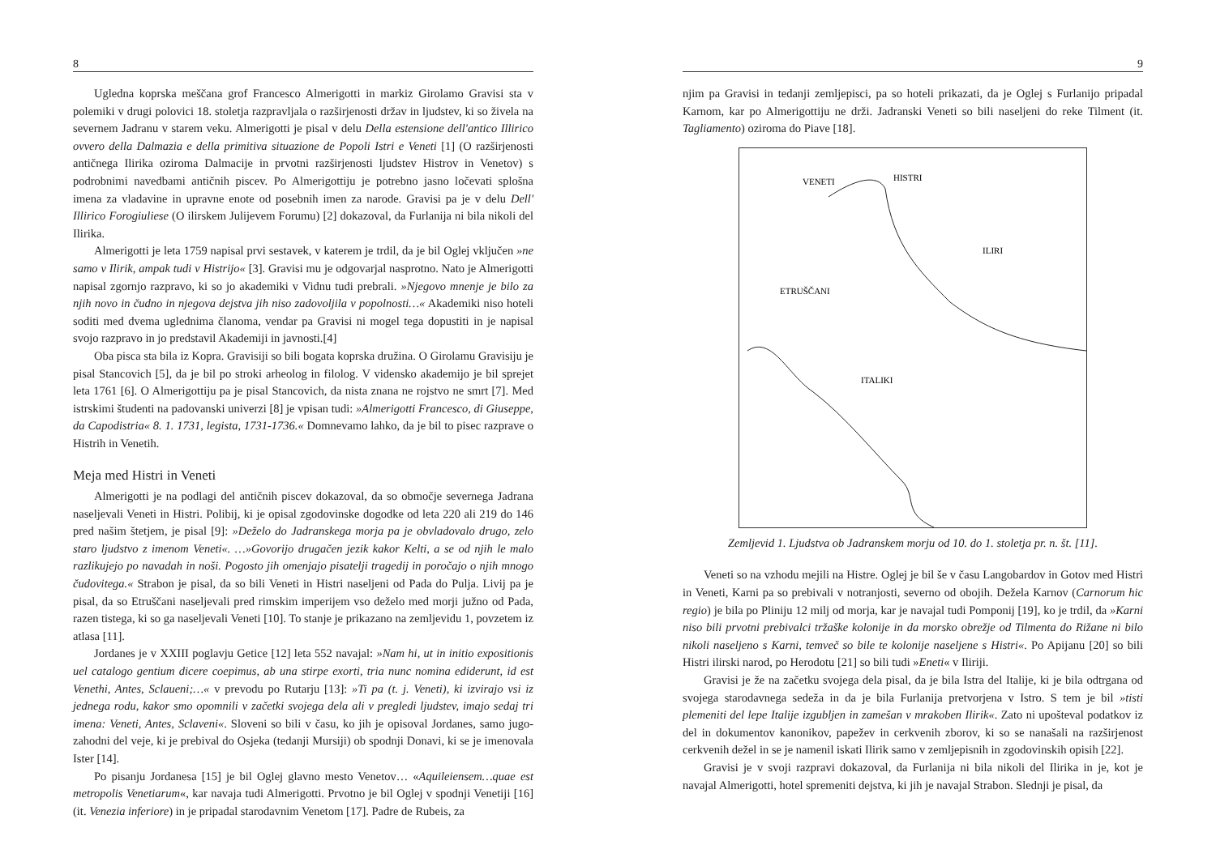8
Ugledna koprska meščana grof Francesco Almerigotti in markiz Girolamo Gravisi sta v polemiki v drugi polovici 18. stoletja razpravljala o razširjenosti držav in ljudstev, ki so živela na severnem Jadranu v starem veku. Almerigotti je pisal v delu Della estensione dell'antico Illirico ovvero della Dalmazia e della primitiva situazione de Popoli Istri e Veneti [1] (O razširjenosti antičnega Ilirika oziroma Dalmacije in prvotni razširjenosti ljudstev Histrov in Venetov) s podrobnimi navedbami antičnih piscev. Po Almerigottiju je potrebno jasno ločevati splošna imena za vladavine in upravne enote od posebnih imen za narode. Gravisi pa je v delu Dell' Illirico Forogiuliese (O ilirskem Julijevem Forumu) [2] dokazoval, da Furlanija ni bila nikoli del Ilirika.
Almerigotti je leta 1759 napisal prvi sestavek, v katerem je trdil, da je bil Oglej vključen »ne samo v Ilirik, ampak tudi v Histrijo« [3]. Gravisi mu je odgovarjal nasprotno. Nato je Almerigotti napisal zgornjo razpravo, ki so jo akademiki v Vidnu tudi prebrali. »Njegovo mnenje je bilo za njih novo in čudno in njegova dejstva jih niso zadovoljila v popolnosti…« Akademiki niso hoteli soditi med dvema uglednima članoma, vendar pa Gravisi ni mogel tega dopustiti in je napisal svojo razpravo in jo predstavil Akademiji in javnosti.[4]
Oba pisca sta bila iz Kopra. Gravisiji so bili bogata koprska družina. O Girolamu Gravisiju je pisal Stancovich [5], da je bil po stroki arheolog in filolog. V vidensko akademijo je bil sprejet leta 1761 [6]. O Almerigottiju pa je pisal Stancovich, da nista znana ne rojstvo ne smrt [7]. Med istrskimi študenti na padovanski univerzi [8] je vpisan tudi: »Almerigotti Francesco, di Giuseppe, da Capodistria« 8. 1. 1731, legista, 1731-1736.« Domnevamo lahko, da je bil to pisec razprave o Histrih in Venetih.
Meja med Histri in Veneti
Almerigotti je na podlagi del antičnih piscev dokazoval, da so območje severnega Jadrana naseljevali Veneti in Histri. Polibij, ki je opisal zgodovinske dogodke od leta 220 ali 219 do 146 pred našim štetjem, je pisal [9]: »Deželo do Jadranskega morja pa je obvladovalo drugo, zelo staro ljudstvo z imenom Veneti«. …»Govorijo drugačen jezik kakor Kelti, a se od njih le malo razlikujejo po navadah in noši. Pogosto jih omenjajo pisatelji tragedij in poročajo o njih mnogo čudovitega.« Strabon je pisal, da so bili Veneti in Histri naseljeni od Pada do Pulja. Livij pa je pisal, da so Etruščani naseljevali pred rimskim imperijem vso deželo med morji južno od Pada, razen tistega, ki so ga naseljevali Veneti [10]. To stanje je prikazano na zemljevidu 1, povzetem iz atlasa [11].
Jordanes je v XXIII poglavju Getice [12] leta 552 navajal: »Nam hi, ut in initio expositionis uel catalogo gentium dicere coepimus, ab una stirpe exorti, tria nunc nomina ediderunt, id est Venethi, Antes, Sclaueni;…« v prevodu po Rutarju [13]: »Ti pa (t. j. Veneti), ki izvirajo vsi iz jednega rodu, kakor smo opomnili v začetki svojega dela ali v pregledi ljudstev, imajo sedaj tri imena: Veneti, Antes, Sclaveni«. Sloveni so bili v času, ko jih je opisoval Jordanes, samo jugo-zahodni del veje, ki je prebival do Osjeka (tedanji Mursiji) ob spodnji Donavi, ki se je imenovala Ister [14].
Po pisanju Jordanesa [15] je bil Oglej glavno mesto Venetov… «Aquileiensem…quae est metropolis Venetiarum«, kar navaja tudi Almerigotti. Prvotno je bil Oglej v spodnji Venetiji [16] (it. Venezia inferiore) in je pripadal starodavnim Venetom [17]. Padre de Rubeis, za
9
njim pa Gravisi in tedanji zemljepisci, pa so hoteli prikazati, da je Oglej s Furlanijo pripadal Karnom, kar po Almerigottiju ne drži. Jadranski Veneti so bili naseljeni do reke Tilment (it. Tagliamento) oziroma do Piave [18].
VENETI
HISTRI
ILIRI
ETRUŠČANI
ITALIKI
Zemljevid 1. Ljudstva ob Jadranskem morju od 10. do 1. stoletja pr. n. št. [11].
Veneti so na vzhodu mejili na Histre. Oglej je bil še v času Langobardov in Gotov med Histri in Veneti, Karni pa so prebivali v notranjosti, severno od obojih. Dežela Karnov (Carnorum hic regio) je bila po Pliniju 12 milj od morja, kar je navajal tudi Pomponij [19], ko je trdil, da »Karni niso bili prvotni prebivalci tržaške kolonije in da morsko obrežje od Tilmenta do Rižane ni bilo nikoli naseljeno s Karni, temveč so bile te kolonije naseljene s Histri«. Po Apijanu [20] so bili Histri ilirski narod, po Herodotu [21] so bili tudi »Eneti« v Iliriji.
Gravisi je že na začetku svojega dela pisal, da je bila Istra del Italije, ki je bila odtrgana od svojega starodavnega sedeža in da je bila Furlanija pretvorjena v Istro. S tem je bil »tisti plemeniti del lepe Italije izgubljen in zamešan v mrakoben Ilirik«. Zato ni upošteval podatkov iz del in dokumentov kanonikov, papežev in cerkvenih zborov, ki so se nanašali na razširjenost cerkvenih dežel in se je namenil iskati Ilirik samo v zemljepisnih in zgodovinskih opisih [22].
Gravisi je v svoji razpravi dokazoval, da Furlanija ni bila nikoli del Ilirika in je, kot je navajal Almerigotti, hotel spremeniti dejstva, ki jih je navajal Strabon. Slednji je pisal, da